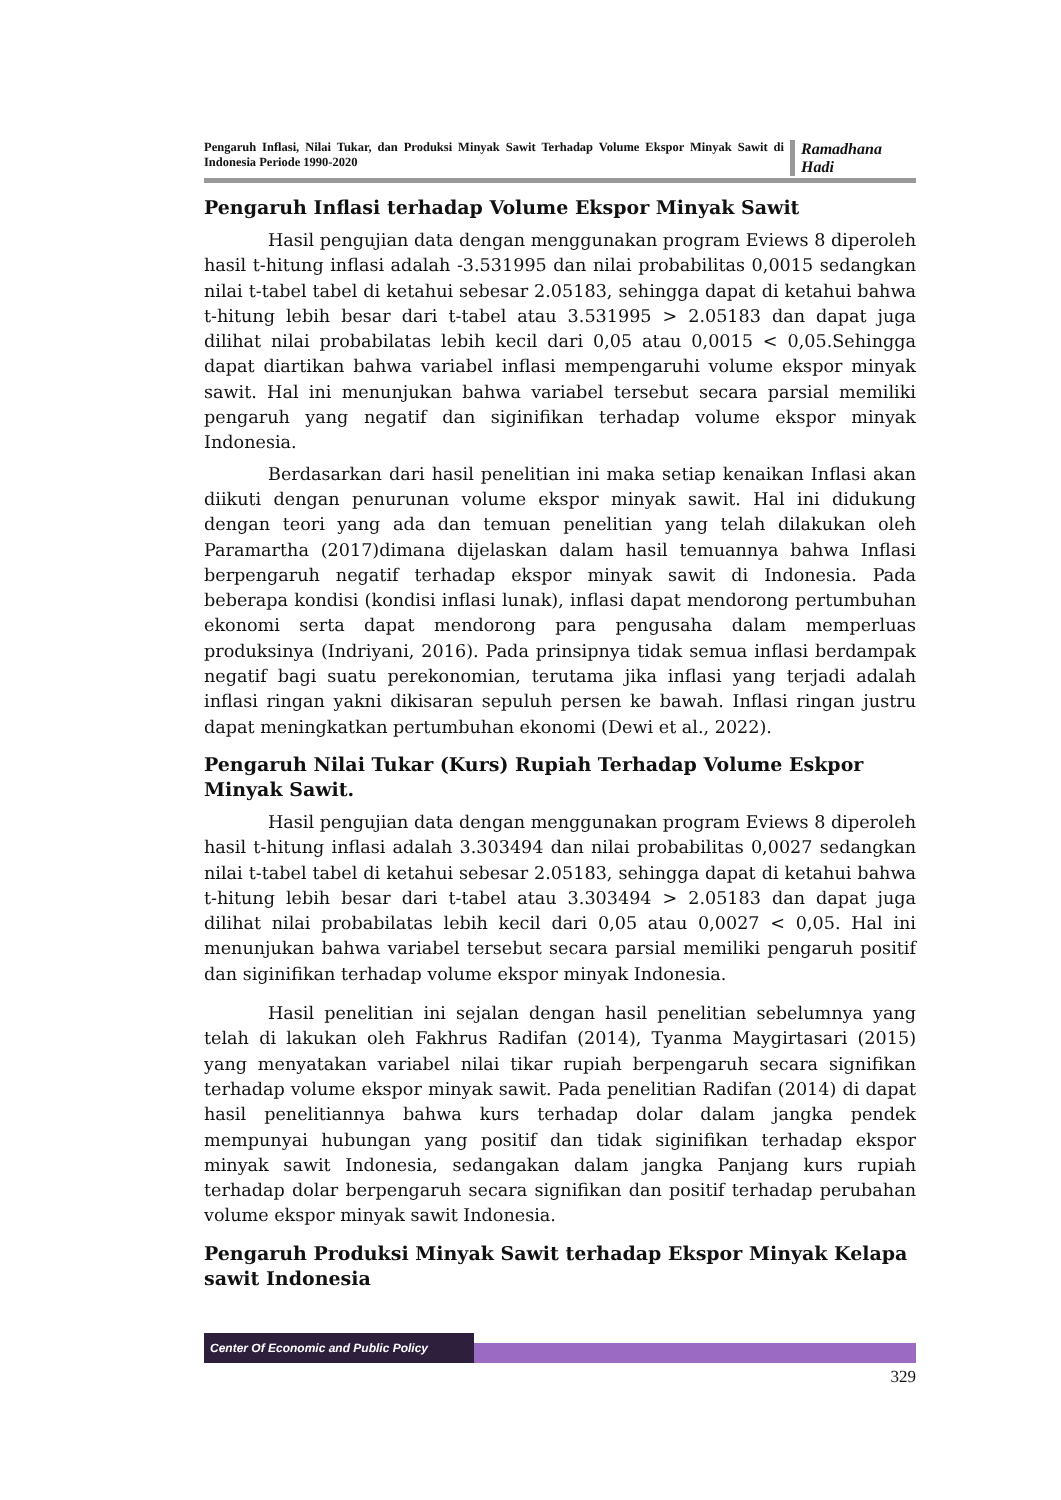Pengaruh Inflasi, Nilai Tukar, dan Produksi Minyak Sawit Terhadap Volume Ekspor Minyak Sawit di Indonesia Periode 1990-2020
Ramadhana Hadi
Pengaruh Inflasi terhadap Volume Ekspor Minyak Sawit
Hasil pengujian data dengan menggunakan program Eviews 8 diperoleh hasil t-hitung inflasi adalah -3.531995 dan nilai probabilitas 0,0015 sedangkan nilai t-tabel tabel di ketahui sebesar 2.05183, sehingga dapat di ketahui bahwa t-hitung lebih besar dari t-tabel atau 3.531995 > 2.05183 dan dapat juga dilihat nilai probabilatas lebih kecil dari 0,05 atau 0,0015 < 0,05.Sehingga dapat diartikan bahwa variabel inflasi mempengaruhi volume ekspor minyak sawit. Hal ini menunjukan bahwa variabel tersebut secara parsial memiliki pengaruh yang negatif dan siginifikan terhadap volume ekspor minyak Indonesia.
Berdasarkan dari hasil penelitian ini maka setiap kenaikan Inflasi akan diikuti dengan penurunan volume ekspor minyak sawit. Hal ini didukung dengan teori yang ada dan temuan penelitian yang telah dilakukan oleh Paramartha (2017)dimana dijelaskan dalam hasil temuannya bahwa Inflasi berpengaruh negatif terhadap ekspor minyak sawit di Indonesia. Pada beberapa kondisi (kondisi inflasi lunak), inflasi dapat mendorong pertumbuhan ekonomi serta dapat mendorong para pengusaha dalam memperluas produksinya (Indriyani, 2016). Pada prinsipnya tidak semua inflasi berdampak negatif bagi suatu perekonomian, terutama jika inflasi yang terjadi adalah inflasi ringan yakni dikisaran sepuluh persen ke bawah. Inflasi ringan justru dapat meningkatkan pertumbuhan ekonomi (Dewi et al., 2022).
Pengaruh Nilai Tukar (Kurs) Rupiah Terhadap Volume Eskpor Minyak Sawit.
Hasil pengujian data dengan menggunakan program Eviews 8 diperoleh hasil t-hitung inflasi adalah 3.303494 dan nilai probabilitas 0,0027 sedangkan nilai t-tabel tabel di ketahui sebesar 2.05183, sehingga dapat di ketahui bahwa t-hitung lebih besar dari t-tabel atau 3.303494 > 2.05183 dan dapat juga dilihat nilai probabilatas lebih kecil dari 0,05 atau 0,0027 < 0,05. Hal ini menunjukan bahwa variabel tersebut secara parsial memiliki pengaruh positif dan siginifikan terhadap volume ekspor minyak Indonesia.
Hasil penelitian ini sejalan dengan hasil penelitian sebelumnya yang telah di lakukan oleh Fakhrus Radifan (2014), Tyanma Maygirtasari (2015) yang menyatakan variabel nilai tikar rupiah berpengaruh secara signifikan terhadap volume ekspor minyak sawit. Pada penelitian Radifan (2014) di dapat hasil penelitiannya bahwa kurs terhadap dolar dalam jangka pendek mempunyai hubungan yang positif dan tidak siginifikan terhadap ekspor minyak sawit Indonesia, sedangakan dalam jangka Panjang kurs rupiah terhadap dolar berpengaruh secara signifikan dan positif terhadap perubahan volume ekspor minyak sawit Indonesia.
Pengaruh Produksi Minyak Sawit terhadap Ekspor Minyak Kelapa sawit Indonesia
Center Of Economic and Public Policy
329